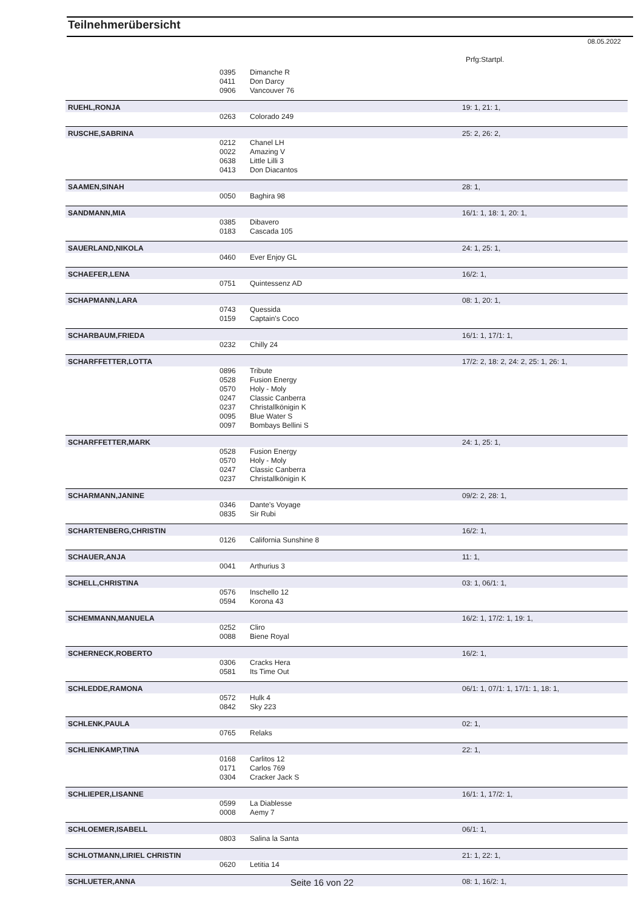Teilnehmerübersicht
08.05.2022
Prfg:Startpl.
| | 0395 | Dimanche R | |
| | 0411 | Don Darcy | |
| | 0906 | Vancouver 76 | |
| RUEHL,RONJA | | | 19: 1, 21: 1, |
| | 0263 | Colorado 249 | |
| RUSCHE,SABRINA | | | 25: 2, 26: 2, |
| | 0212 | Chanel LH | |
| | 0022 | Amazing V | |
| | 0638 | Little Lilli 3 | |
| | 0413 | Don Diacantos | |
| SAAMEN,SINAH | | | 28: 1, |
| | 0050 | Baghira 98 | |
| SANDMANN,MIA | | | 16/1: 1, 18: 1, 20: 1, |
| | 0385 | Dibavero | |
| | 0183 | Cascada 105 | |
| SAUERLAND,NIKOLA | | | 24: 1, 25: 1, |
| | 0460 | Ever Enjoy GL | |
| SCHAEFER,LENA | | | 16/2: 1, |
| | 0751 | Quintessenz AD | |
| SCHAPMANN,LARA | | | 08: 1, 20: 1, |
| | 0743 | Quessida | |
| | 0159 | Captain's Coco | |
| SCHARBAUM,FRIEDA | | | 16/1: 1, 17/1: 1, |
| | 0232 | Chilly 24 | |
| SCHARFFETTER,LOTTA | | | 17/2: 2, 18: 2, 24: 2, 25: 1, 26: 1, |
| | 0896 | Tribute | |
| | 0528 | Fusion Energy | |
| | 0570 | Holy - Moly | |
| | 0247 | Classic Canberra | |
| | 0237 | Christallkönigin K | |
| | 0095 | Blue Water S | |
| | 0097 | Bombays Bellini S | |
| SCHARFFETTER,MARK | | | 24: 1, 25: 1, |
| | 0528 | Fusion Energy | |
| | 0570 | Holy - Moly | |
| | 0247 | Classic Canberra | |
| | 0237 | Christallkönigin K | |
| SCHARMANN,JANINE | | | 09/2: 2, 28: 1, |
| | 0346 | Dante's Voyage | |
| | 0835 | Sir Rubi | |
| SCHARTENBERG,CHRISTIN | | | 16/2: 1, |
| | 0126 | California Sunshine 8 | |
| SCHAUER,ANJA | | | 11: 1, |
| | 0041 | Arthurius 3 | |
| SCHELL,CHRISTINA | | | 03: 1, 06/1: 1, |
| | 0576 | Inschello 12 | |
| | 0594 | Korona 43 | |
| SCHEMMANN,MANUELA | | | 16/2: 1, 17/2: 1, 19: 1, |
| | 0252 | Cliro | |
| | 0088 | Biene Royal | |
| SCHERNECK,ROBERTO | | | 16/2: 1, |
| | 0306 | Cracks Hera | |
| | 0581 | Its Time Out | |
| SCHLEDDE,RAMONA | | | 06/1: 1, 07/1: 1, 17/1: 1, 18: 1, |
| | 0572 | Hulk 4 | |
| | 0842 | Sky 223 | |
| SCHLENK,PAULA | | | 02: 1, |
| | 0765 | Relaks | |
| SCHLIENKAMP,TINA | | | 22: 1, |
| | 0168 | Carlitos 12 | |
| | 0171 | Carlos 769 | |
| | 0304 | Cracker Jack S | |
| SCHLIEPER,LISANNE | | | 16/1: 1, 17/2: 1, |
| | 0599 | La Diablesse | |
| | 0008 | Aemy 7 | |
| SCHLOEMER,ISABELL | | | 06/1: 1, |
| | 0803 | Salina la Santa | |
| SCHLOTMANN,LIRIEL CHRISTIN | | | 21: 1, 22: 1, |
| | 0620 | Letitia 14 | |
| SCHLUETER,ANNA | | | 08: 1, 16/2: 1, |
Seite 16 von 22